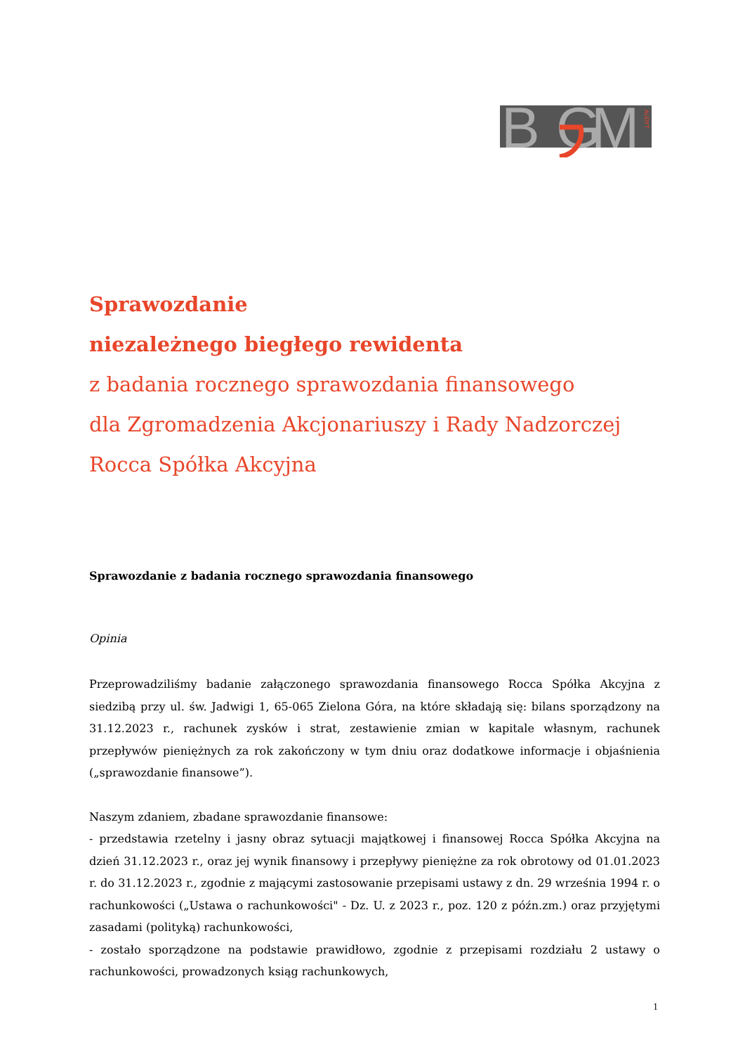B
G
M
AUDYT
Sprawozdanie
niezależnego biegłego rewidenta
z badania rocznego sprawozdania finansowego
dla Zgromadzenia Akcjonariuszy i Rady Nadzorczej
Rocca Spółka Akcyjna
Sprawozdanie z badania rocznego sprawozdania finansowego
Opinia
Przeprowadziliśmy badanie załączonego sprawozdania finansowego Rocca Spółka Akcyjna z siedzibą przy ul. św. Jadwigi 1, 65-065 Zielona Góra, na które składają się: bilans sporządzony na 31.12.2023 r., rachunek zysków i strat, zestawienie zmian w kapitale własnym, rachunek przepływów pieniężnych za rok zakończony w tym dniu oraz dodatkowe informacje i objaśnienia („sprawozdanie finansowe”).
Naszym zdaniem, zbadane sprawozdanie finansowe:
- przedstawia rzetelny i jasny obraz sytuacji majątkowej i finansowej Rocca Spółka Akcyjna na dzień 31.12.2023 r., oraz jej wynik finansowy i przepływy pieniężne za rok obrotowy od 01.01.2023 r. do 31.12.2023 r., zgodnie z mającymi zastosowanie przepisami ustawy z dn. 29 września 1994 r. o rachunkowości („Ustawa o rachunkowości" - Dz. U. z 2023 r., poz. 120 z późn.zm.) oraz przyjętymi zasadami (polityką) rachunkowości,
- zostało sporządzone na podstawie prawidłowo, zgodnie z przepisami rozdziału 2 ustawy o rachunkowości, prowadzonych ksiąg rachunkowych,
1